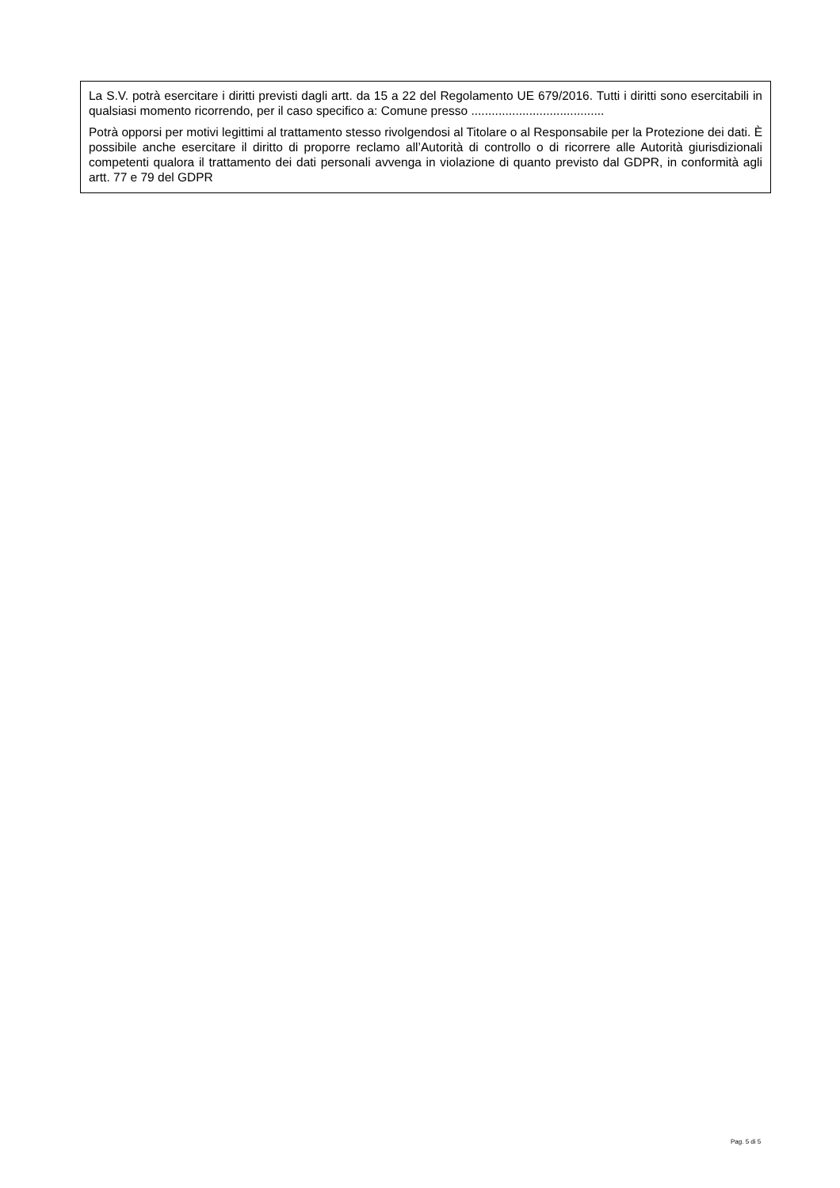La S.V. potrà esercitare i diritti previsti dagli artt. da 15 a 22 del Regolamento UE 679/2016. Tutti i diritti sono esercitabili in qualsiasi momento ricorrendo, per il caso specifico a: Comune presso .......................................
Potrà opporsi per motivi legittimi al trattamento stesso rivolgendosi al Titolare o al Responsabile per la Protezione dei dati. È possibile anche esercitare il diritto di proporre reclamo all’Autorità di controllo o di ricorrere alle Autorità giurisdizionali competenti qualora il trattamento dei dati personali avvenga in violazione di quanto previsto dal GDPR, in conformità agli artt. 77 e 79 del GDPR
Pag. 5 di 5